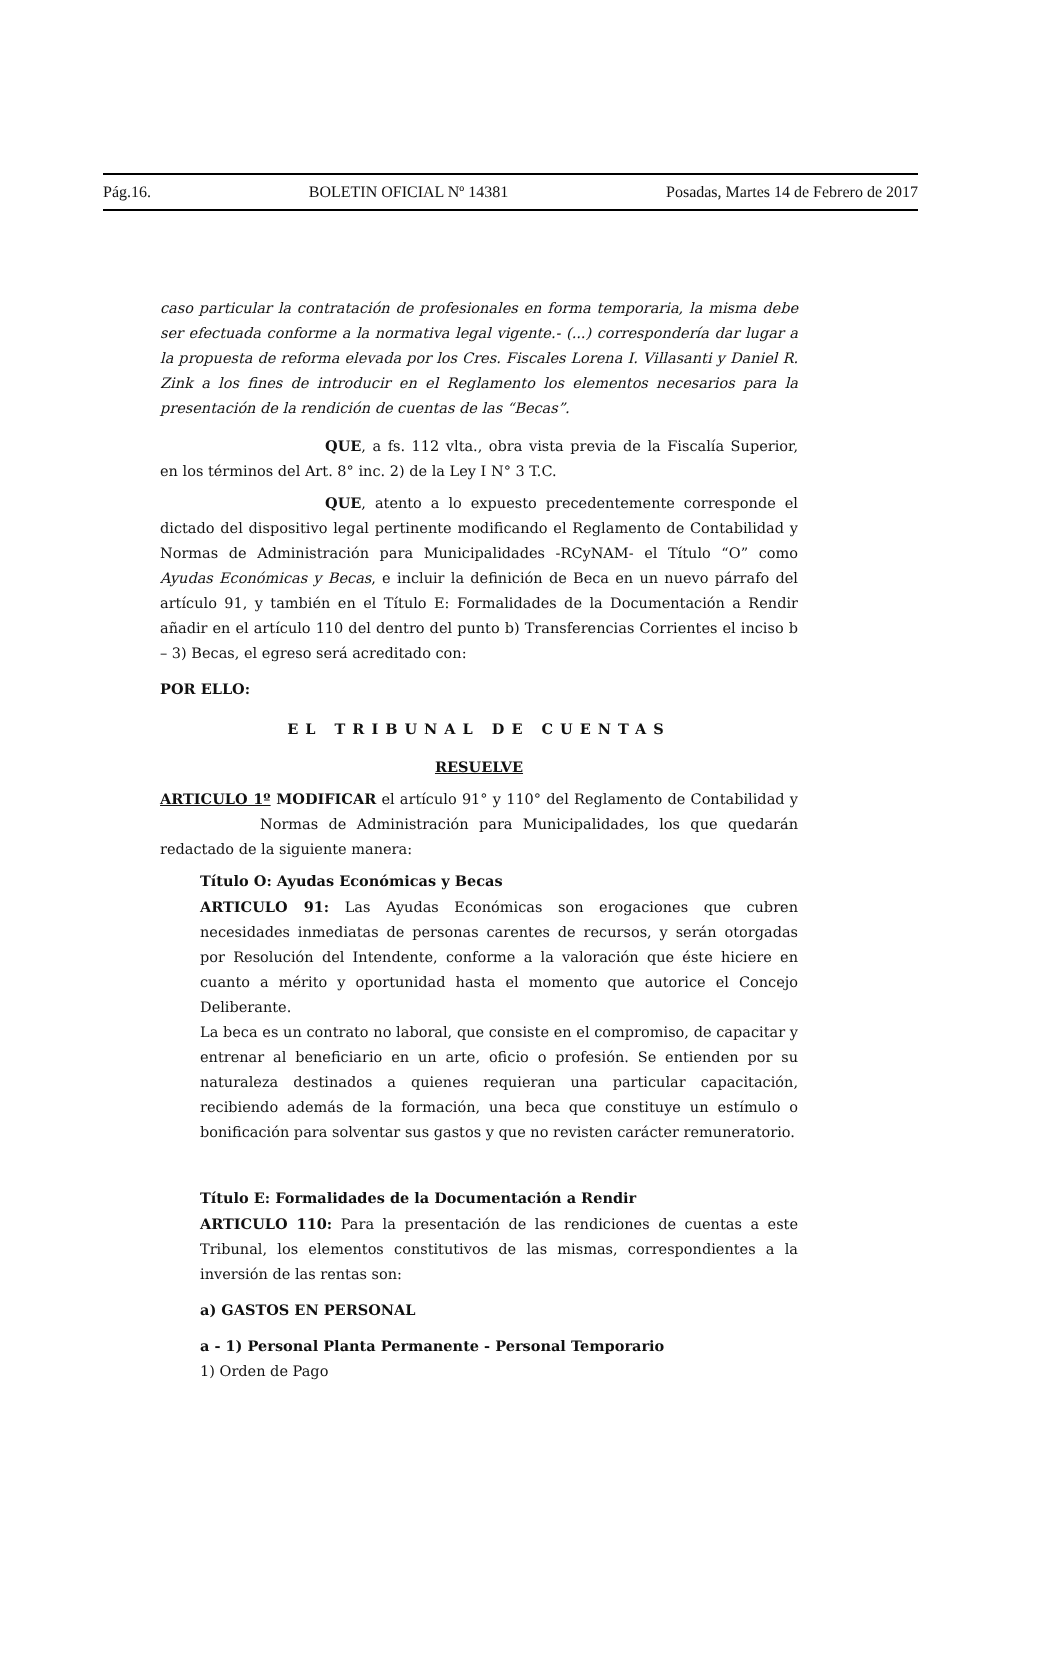Pág.16. BOLETIN OFICIAL Nº 14381 Posadas, Martes 14 de Febrero de 2017
caso particular la contratación de profesionales en forma temporaria, la misma debe ser efectuada conforme a la normativa legal vigente.- (...) correspondería dar lugar a la propuesta de reforma elevada por los Cres. Fiscales Lorena I. Villasanti y Daniel R. Zink a los fines de introducir en el Reglamento los elementos necesarios para la presentación de la rendición de cuentas de las “Becas”.
QUE, a fs. 112 vlta., obra vista previa de la Fiscalía Superior, en los términos del Art. 8° inc. 2) de la Ley I N° 3 T.C.
QUE, atento a lo expuesto precedentemente corresponde el dictado del dispositivo legal pertinente modificando el Reglamento de Contabilidad y Normas de Administración para Municipalidades -RCyNAM- el Título “O” como Ayudas Económicas y Becas, e incluir la definición de Beca en un nuevo párrafo del artículo 91, y también en el Título E: Formalidades de la Documentación a Rendir añadir en el artículo 110 del dentro del punto b) Transferencias Corrientes el inciso b – 3) Becas, el egreso será acreditado con:
POR ELLO:
EL TRIBUNAL DE CUENTAS
RESUELVE
ARTICULO 1º MODIFICAR el artículo 91° y 110° del Reglamento de Contabilidad y Normas de Administración para Municipalidades, los que quedarán redactado de la siguiente manera:
Título O: Ayudas Económicas y Becas
ARTICULO 91: Las Ayudas Económicas son erogaciones que cubren necesidades inmediatas de personas carentes de recursos, y serán otorgadas por Resolución del Intendente, conforme a la valoración que éste hiciere en cuanto a mérito y oportunidad hasta el momento que autorice el Concejo Deliberante.
La beca es un contrato no laboral, que consiste en el compromiso, de capacitar y entrenar al beneficiario en un arte, oficio o profesión. Se entienden por su naturaleza destinados a quienes requieran una particular capacitación, recibiendo además de la formación, una beca que constituye un estímulo o bonificación para solventar sus gastos y que no revisten carácter remuneratorio.
Título E: Formalidades de la Documentación a Rendir
ARTICULO 110: Para la presentación de las rendiciones de cuentas a este Tribunal, los elementos constitutivos de las mismas, correspondientes a la inversión de las rentas son:
a) GASTOS EN PERSONAL
a - 1) Personal Planta Permanente - Personal Temporario
1) Orden de Pago